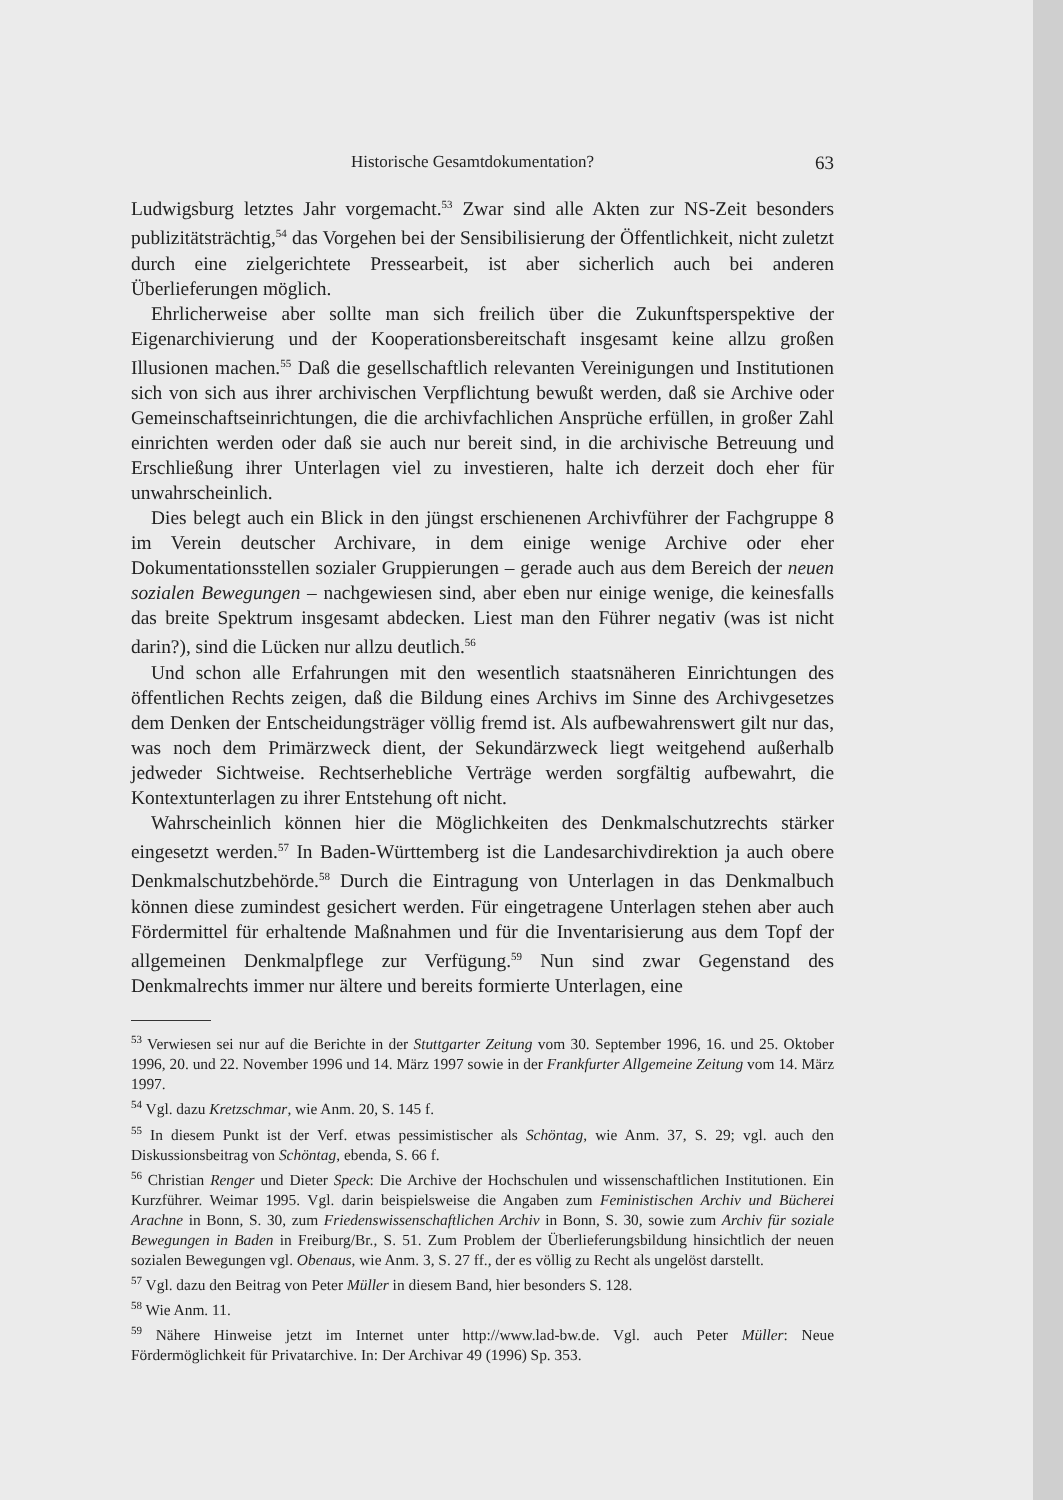Historische Gesamtdokumentation? 63
Ludwigsburg letztes Jahr vorgemacht.<sup>53</sup> Zwar sind alle Akten zur NS-Zeit besonders publizitätsträchtig,<sup>54</sup> das Vorgehen bei der Sensibilisierung der Öffentlichkeit, nicht zuletzt durch eine zielgerichtete Pressearbeit, ist aber sicherlich auch bei anderen Überlieferungen möglich.
Ehrlicherweise aber sollte man sich freilich über die Zukunftsperspektive der Eigenarchivierung und der Kooperationsbereitschaft insgesamt keine allzu großen Illusionen machen.<sup>55</sup> Daß die gesellschaftlich relevanten Vereinigungen und Institutionen sich von sich aus ihrer archivischen Verpflichtung bewußt werden, daß sie Archive oder Gemeinschaftseinrichtungen, die die archivfachlichen Ansprüche erfüllen, in großer Zahl einrichten werden oder daß sie auch nur bereit sind, in die archivische Betreuung und Erschließung ihrer Unterlagen viel zu investieren, halte ich derzeit doch eher für unwahrscheinlich.
Dies belegt auch ein Blick in den jüngst erschienenen Archivführer der Fachgruppe 8 im Verein deutscher Archivare, in dem einige wenige Archive oder eher Dokumentationsstellen sozialer Gruppierungen – gerade auch aus dem Bereich der neuen sozialen Bewegungen – nachgewiesen sind, aber eben nur einige wenige, die keinesfalls das breite Spektrum insgesamt abdecken. Liest man den Führer negativ (was ist nicht darin?), sind die Lücken nur allzu deutlich.<sup>56</sup>
Und schon alle Erfahrungen mit den wesentlich staatsnäheren Einrichtungen des öffentlichen Rechts zeigen, daß die Bildung eines Archivs im Sinne des Archivgesetzes dem Denken der Entscheidungsträger völlig fremd ist. Als aufbewahrenswert gilt nur das, was noch dem Primärzweck dient, der Sekundärzweck liegt weitgehend außerhalb jedweder Sichtweise. Rechtserhebliche Verträge werden sorgfältig aufbewahrt, die Kontextunterlagen zu ihrer Entstehung oft nicht.
Wahrscheinlich können hier die Möglichkeiten des Denkmalschutzrechts stärker eingesetzt werden.<sup>57</sup> In Baden-Württemberg ist die Landesarchivdirektion ja auch obere Denkmalschutzbehörde.<sup>58</sup> Durch die Eintragung von Unterlagen in das Denkmalbuch können diese zumindest gesichert werden. Für eingetragene Unterlagen stehen aber auch Fördermittel für erhaltende Maßnahmen und für die Inventarisierung aus dem Topf der allgemeinen Denkmalpflege zur Verfügung.<sup>59</sup> Nun sind zwar Gegenstand des Denkmalrechts immer nur ältere und bereits formierte Unterlagen, eine
<sup>53</sup> Verwiesen sei nur auf die Berichte in der Stuttgarter Zeitung vom 30. September 1996, 16. und 25. Oktober 1996, 20. und 22. November 1996 und 14. März 1997 sowie in der Frankfurter Allgemeine Zeitung vom 14. März 1997.
<sup>54</sup> Vgl. dazu Kretzschmar, wie Anm. 20, S. 145 f.
<sup>55</sup> In diesem Punkt ist der Verf. etwas pessimistischer als Schöntag, wie Anm. 37, S. 29; vgl. auch den Diskussionsbeitrag von Schöntag, ebenda, S. 66 f.
<sup>56</sup> Christian Renger und Dieter Speck: Die Archive der Hochschulen und wissenschaftlichen Institutionen. Ein Kurzführer. Weimar 1995. Vgl. darin beispielsweise die Angaben zum Feministischen Archiv und Bücherei Arachne in Bonn, S. 30, zum Friedenswissenschaftlichen Archiv in Bonn, S. 30, sowie zum Archiv für soziale Bewegungen in Baden in Freiburg/Br., S. 51. Zum Problem der Überlieferungsbildung hinsichtlich der neuen sozialen Bewegungen vgl. Obenaus, wie Anm. 3, S. 27 ff., der es völlig zu Recht als ungelöst darstellt.
<sup>57</sup> Vgl. dazu den Beitrag von Peter Müller in diesem Band, hier besonders S. 128.
<sup>58</sup> Wie Anm. 11.
<sup>59</sup> Nähere Hinweise jetzt im Internet unter http://www.lad-bw.de. Vgl. auch Peter Müller: Neue Fördermöglichkeit für Privatarchive. In: Der Archivar 49 (1996) Sp. 353.